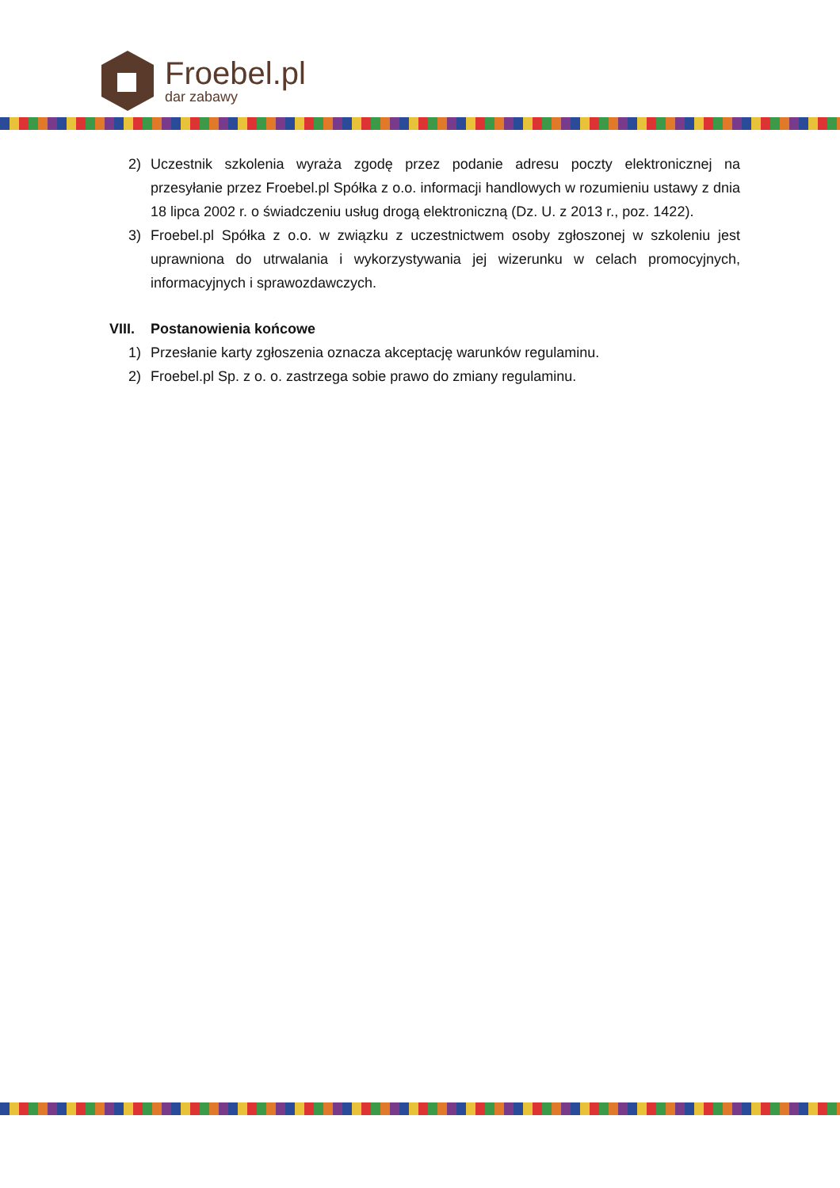Froebel.pl
dar zabawy
2) Uczestnik szkolenia wyraża zgodę przez podanie adresu poczty elektronicznej na przesyłanie przez Froebel.pl Spółka z o.o. informacji handlowych w rozumieniu ustawy z dnia 18 lipca 2002 r. o świadczeniu usług drogą elektroniczną (Dz. U. z 2013 r., poz. 1422).
3) Froebel.pl Spółka z o.o. w związku z uczestnictwem osoby zgłoszonej w szkoleniu jest uprawniona do utrwalania i wykorzystywania jej wizerunku w celach promocyjnych, informacyjnych i sprawozdawczych.
VIII. Postanowienia końcowe
1) Przesłanie karty zgłoszenia oznacza akceptację warunków regulaminu.
2) Froebel.pl Sp. z o. o. zastrzega sobie prawo do zmiany regulaminu.